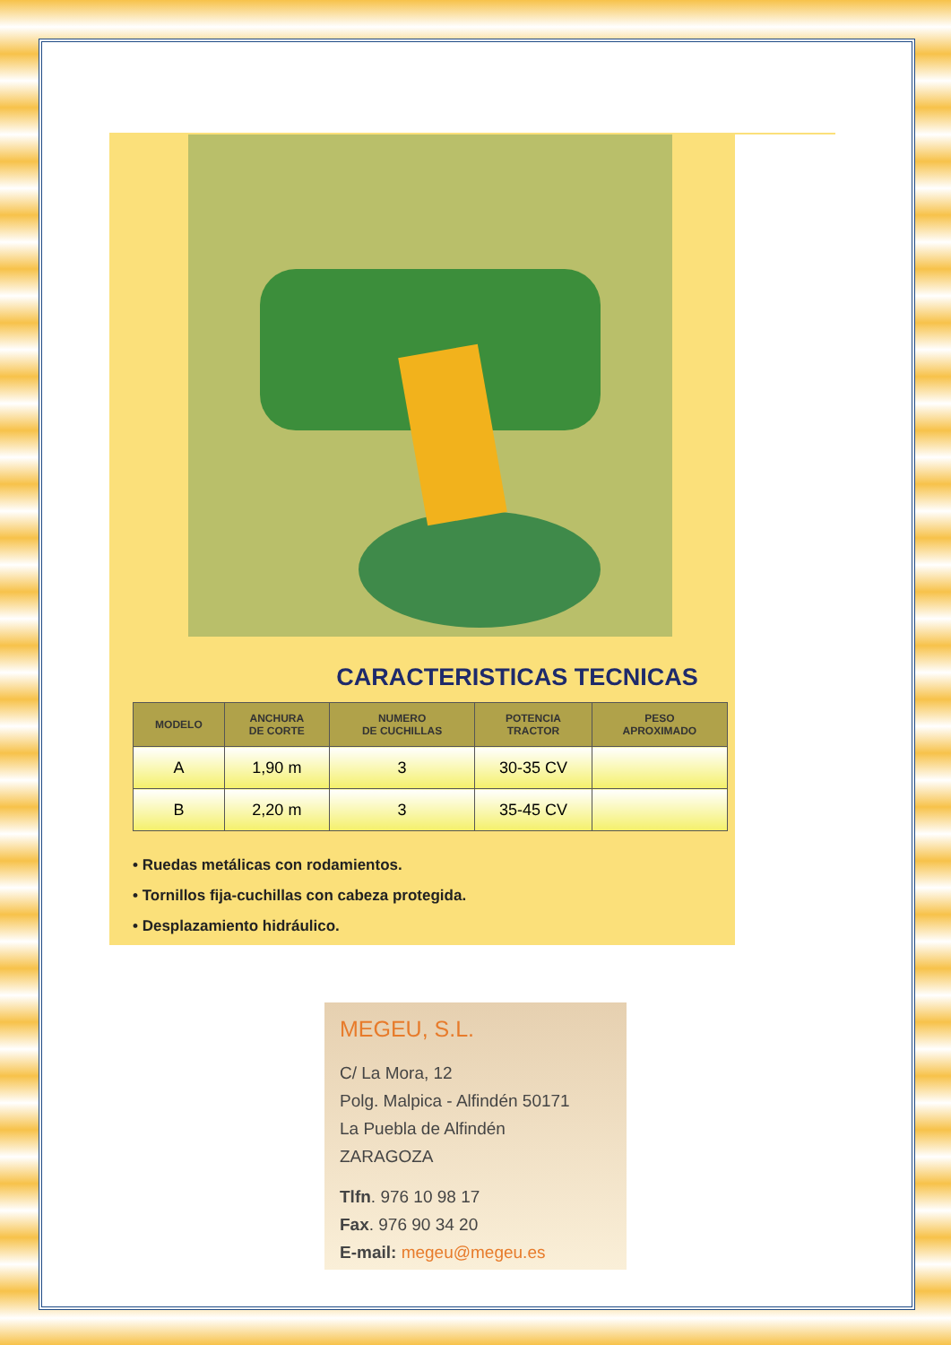CARACTERISTICAS TECNICAS
| MODELO | ANCHURA DE CORTE | NUMERO DE CUCHILLAS | POTENCIA TRACTOR | PESO APROXIMADO |
| --- | --- | --- | --- | --- |
| A | 1,90 m | 3 | 30-35 CV | |
| B | 2,20 m | 3 | 35-45 CV | |
• Ruedas metálicas con rodamientos.
• Tornillos fija-cuchillas con cabeza protegida.
• Desplazamiento hidráulico.
MEGEU, S.L.
C/ La Mora, 12
Polg. Malpica - Alfindén 50171
La Puebla de Alfindén
ZARAGOZA
Tlfn. 976 10 98 17
Fax. 976 90 34 20
E-mail: megeu@megeu.es